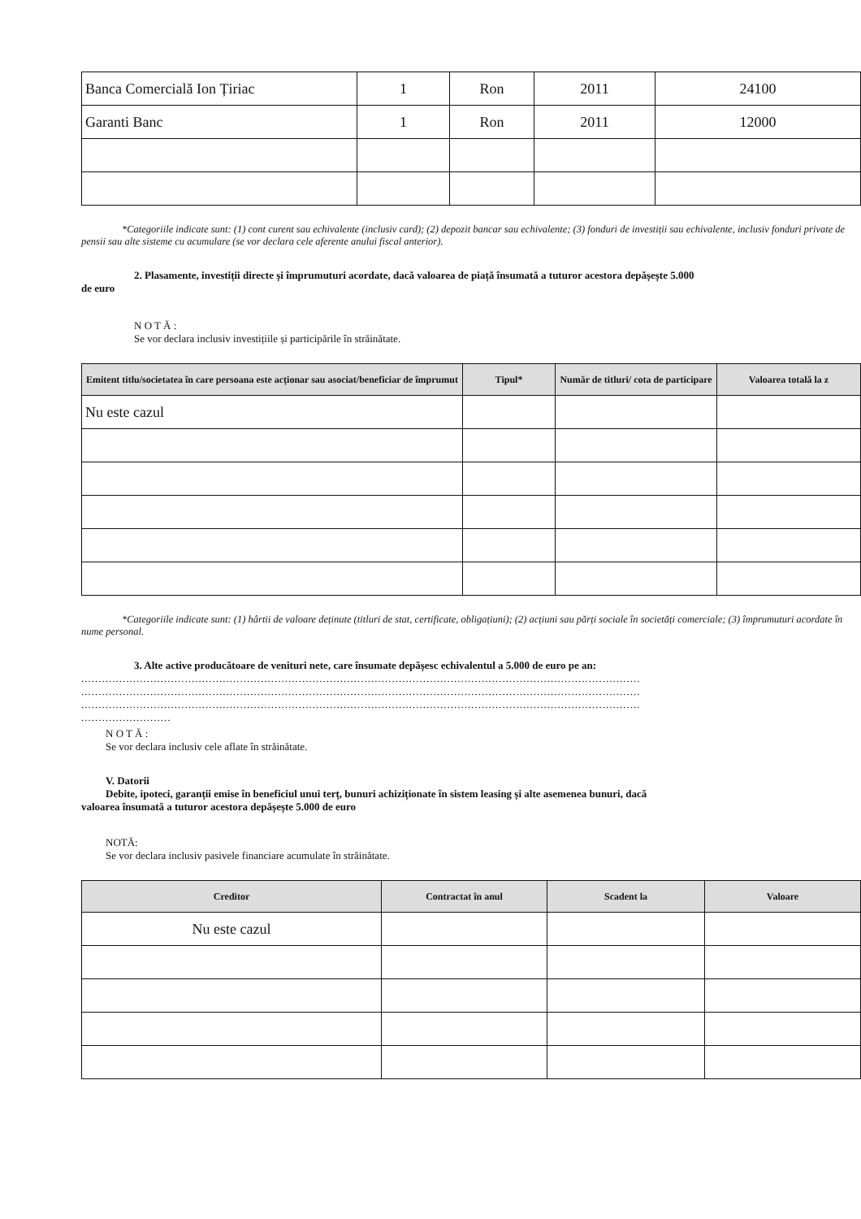| Banca Comercială Ion Țiriac | 1 | Ron | 2011 | 24100 |
| Garanti Banc | 1 | Ron | 2011 | 12000 |
*Categoriile indicate sunt: (1) cont curent sau echivalente (inclusiv card); (2) depozit bancar sau echivalente; (3) fonduri de investiții sau echivalente, inclusiv fonduri private de pensii sau alte sisteme cu acumulare (se vor declara cele aferente anului fiscal anterior).
2. Plasamente, investiții directe și împrumuturi acordate, dacă valoarea de piață însumată a tuturor acestora depășește 5.000
de euro
N O T Ă :
Se vor declara inclusiv investițiile și participările în străinătate.
| Emitent titlu/societatea în care persoana este acționar sau asociat/beneficiar de împrumut | Tipul* | Număr de titluri/ cota de participare | Valoarea totală la z |
| --- | --- | --- | --- |
| Nu este cazul | | | |
*Categoriile indicate sunt: (1) hârtii de valoare deținute (titluri de stat, certificate, obligațiuni); (2) acțiuni sau părți sociale în societăți comerciale; (3) împrumuturi acordate în nume personal.
3. Alte active producătoare de venituri nete, care însumate depășesc echivalentul a 5.000 de euro pe an:
..................................................................................................................................................................
..................................................................................................................................................................
..................................................................................................................................................................
..........................
N O T Ă :
Se vor declara inclusiv cele aflate în străinătate.
V. Datorii
Debite, ipoteci, garanții emise în beneficiul unui terț, bunuri achiziționate în sistem leasing și alte asemenea bunuri, dacă
valoarea însumată a tuturor acestora depășește 5.000 de euro
NOTĂ:
Se vor declara inclusiv pasivele financiare acumulate în străinătate.
| Creditor | Contractat în anul | Scadent la | Valoare |
| --- | --- | --- | --- |
| Nu este cazul | | | |